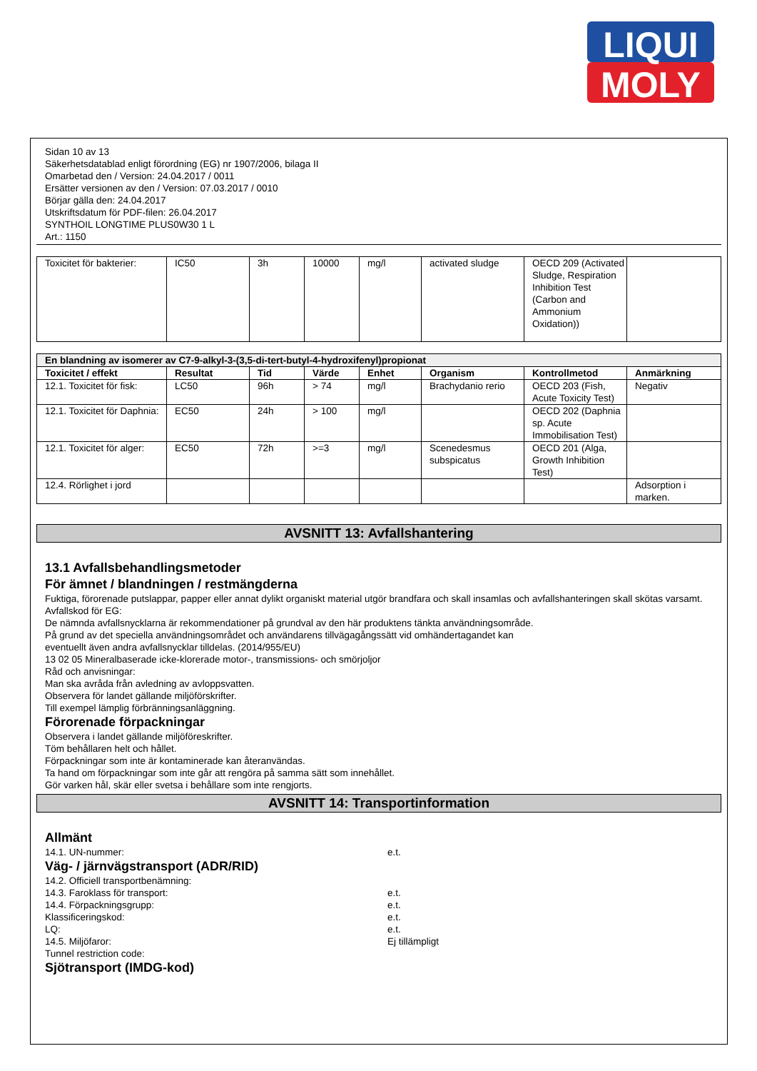LIQUI
MOLY
Sidan 10 av 13
Säkerhetsdatablad enligt förordning (EG) nr 1907/2006, bilaga II
Omarbetad den / Version: 24.04.2017 / 0011
Ersätter versionen av den / Version: 07.03.2017 / 0010
Börjar gälla den: 24.04.2017
Utskriftsdatum för PDF-filen: 26.04.2017
SYNTHOIL LONGTIME PLUS0W30 1 L
Art.: 1150
| Toxicitet för bakterier: | IC50 | 3h | 10000 | mg/l | activated sludge | OECD 209 (Activated Sludge, Respiration Inhibition Test (Carbon and Ammonium Oxidation)) | |
| En blandning av isomerer av C7-9-alkyl-3-(3,5-di-tert-butyl-4-hydroxifenyl)propionat | | | | | | | |
| --- | --- | --- | --- | --- | --- | --- | --- |
| Toxicitet / effekt | Resultat | Tid | Värde | Enhet | Organism | Kontrollmetod | Anmärkning |
| 12.1. Toxicitet för fisk: | LC50 | 96h | > 74 | mg/l | Brachydanio rerio | OECD 203 (Fish, Acute Toxicity Test) | Negativ |
| 12.1. Toxicitet för Daphnia: | EC50 | 24h | > 100 | mg/l | | OECD 202 (Daphnia sp. Acute Immobilisation Test) | |
| 12.1. Toxicitet för alger: | EC50 | 72h | >=3 | mg/l | Scenedesmus subspicatus | OECD 201 (Alga, Growth Inhibition Test) | |
| 12.4. Rörlighet i jord | | | | | | | Adsorption i marken. |
AVSNITT 13: Avfallshantering
13.1 Avfallsbehandlingsmetoder
För ämnet / blandningen / restmängderna
Fuktiga, förorenade putslappar, papper eller annat dylikt organiskt material utgör brandfara och skall insamlas och avfallshanteringen skall skötas varsamt.
Avfallskod för EG:
De nämnda avfallsnycklarna är rekommendationer på grundval av den här produktens tänkta användningsområde.
På grund av det speciella användningsområdet och användarens tillvägagångssätt vid omhändertagandet kan
eventuellt även andra avfallsnycklar tilldelas. (2014/955/EU)
13 02 05 Mineralbaserade icke-klorerade motor-, transmissions- och smörjoljor
Råd och anvisningar:
Man ska avråda från avledning av avloppsvatten.
Observera för landet gällande miljöförskrifter.
Till exempel lämplig förbränningsanläggning.
Förorenade förpackningar
Observera i landet gällande miljöföreskrifter.
Töm behållaren helt och hållet.
Förpackningar som inte är kontaminerade kan återanvändas.
Ta hand om förpackningar som inte går att rengöra på samma sätt som innehållet.
Gör varken hål, skär eller svetsa i behållare som inte rengjorts.
AVSNITT 14: Transportinformation
Allmänt
14.1. UN-nummer: e.t.
Väg- / järnvägstransport (ADR/RID)
14.2. Officiell transportbenämning:
14.3. Faroklass för transport: e.t.
14.4. Förpackningsgrupp: e.t.
Klassificeringskod: e.t.
LQ: e.t.
14.5. Miljöfaror: Ej tillämpligt
Tunnel restriction code:
Sjötransport (IMDG-kod)